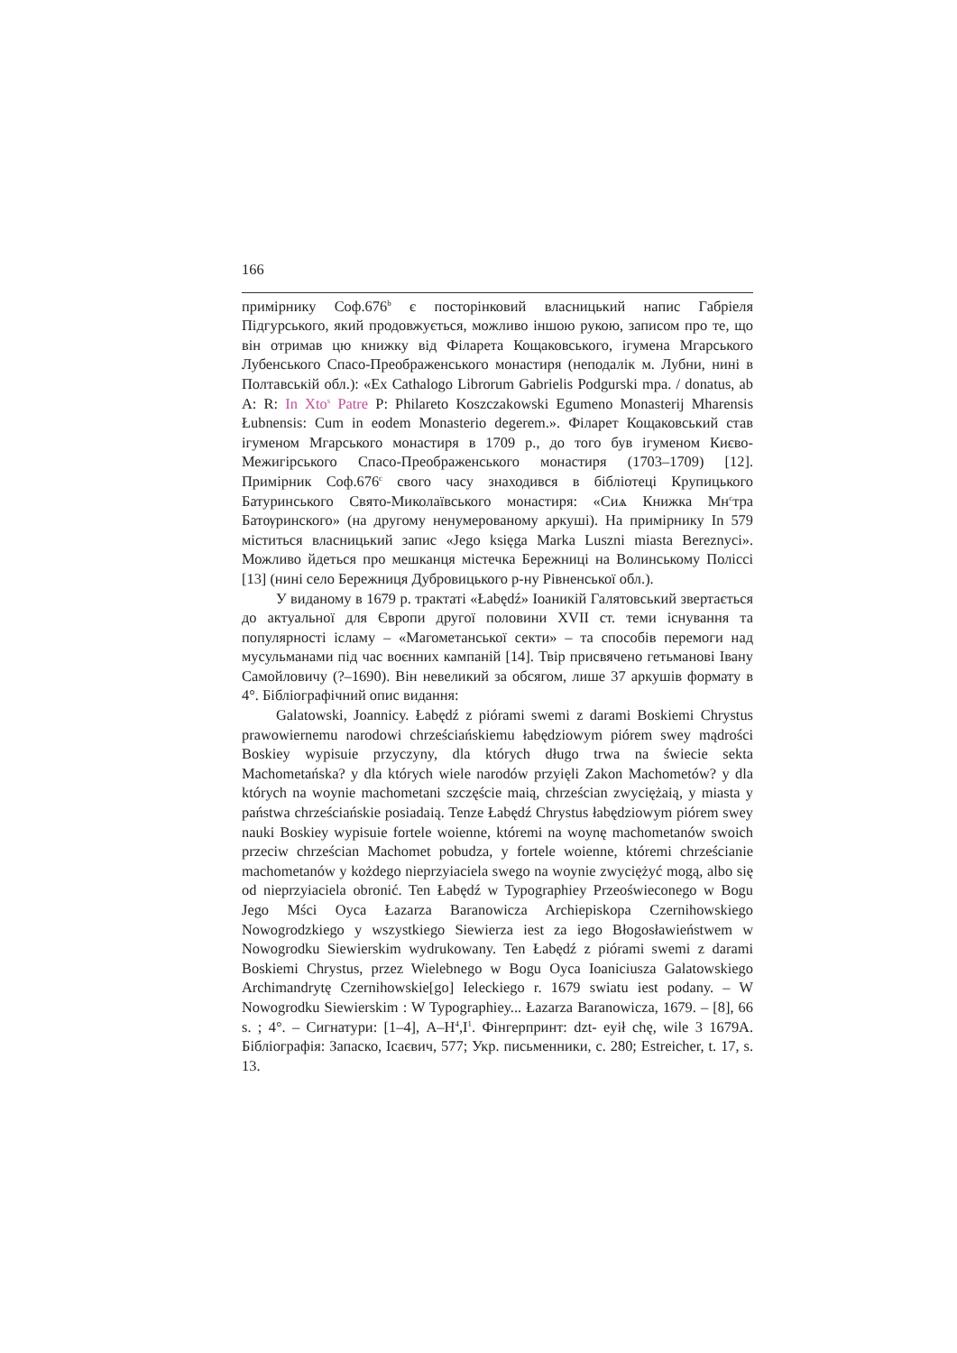166
примірнику Соф.676<sup>b</sup> є посторінковий власницький напис Габріеля Підгурського, який продовжується, можливо іншою рукою, записом про те, що він отримав цю книжку від Філарета Кощаковського, ігумена Мгарського Лубенського Спасо-Преображенського монастиря (неподалік м. Лубни, нині в Полтавській обл.): «Ex Cathalogo Librorum Gabrielis Podgurski mpa. / donatus, ab A: R: In Xto<sup>s</sup> Patre P: Philareto Koszczakowski Egumeno Monasterij Mharensis Łubnensis: Cum in eodem Monasterio degerem.». Філарет Кощаковський став ігуменом Мгарського монастиря в 1709 р., до того був ігуменом Києво-Межигірського Спасо-Преображенського монастиря (1703–1709) [12]. Примірник Соф.676<sup>c</sup> свого часу знаходився в бібліотеці Крупицького Батуринського Свято-Миколаївського монастиря: «Сиѧ Книжка Мн<sup>с</sup>тра Батѹринского» (на другому ненумерованому аркуші). На примірнику In 579 міститься власницький запис «Jego księga Marka Luszni miasta Bereznyci». Можливо йдеться про мешканця містечка Бережниці на Волинському Поліссі [13] (нині село Бережниця Дубровицького р-ну Рівненської обл.).
У виданому в 1679 р. трактаті «Łabędź» Іоаникій Галятовський звертається до актуальної для Європи другої половини XVII ст. теми існування та популярності ісламу – «Магометанської секти» – та способів перемоги над мусульманами під час воєнних кампаній [14]. Твір присвячено гетьманові Івану Самойловичу (?–1690). Він невеликий за обсягом, лише 37 аркушів формату в 4°. Бібліографічний опис видання:
Galatowski, Joannicy. Łabędź z piórami swemi z darami Boskiemi Chrystus prawowiernemu narodowi chrześciańskiemu łabędziowym piórem swey mądrości Boskiey wypisuie przyczyny, dla których długo trwa na świecie sekta Machometańska? y dla których wiele narodów przyięli Zakon Machometów? y dla których na woynie machometani szczęście maią, chrześcian zwyciężaią, y miasta y państwa chrześciańskie posiadaią. Tenze Łabędź Chrystus łabędziowym piórem swey nauki Boskiey wypisuie fortele woienne, któremi na woynę machometanów swoich przeciw chrześcian Machomet pobudza, y fortele woienne, któremi chrześcianie machometanów y kożdego nieprzyiaciela swego na woynie zwyciężyć mogą, albo się od nieprzyiaciela obronić. Ten Łabędź w Typographiey Przeoświeconego w Bogu Jego Mści Oyca Łazarza Baranowicza Archiepiskopa Czernihowskiego Nowogrodzkiego y wszystkiego Siewierza iest za iego Błogosławieństwem w Nowogrodku Siewierskim wydrukowany. Ten Łabędź z piórami swemi z darami Boskiemi Chrystus, przez Wielebnego w Bogu Oyca Ioaniciusza Galatowskiego Archimandrytę Czernihowskie[go] Ieleckiego r. 1679 swiatu iest podany. – W Nowogrodku Siewierskim : W Typographiey... Łazarza Baranowicza, 1679. – [8], 66 s. ; 4°. – Сигнатури: [1–4], A–H<sup>4</sup>,I<sup>1</sup>. Фінгерпринт: dzt- eyił chę, wile 3 1679A. Бібліографія: Запаско, Ісаєвич, 577; Укр. письменники, с. 280; Estreicher, t. 17, s. 13.